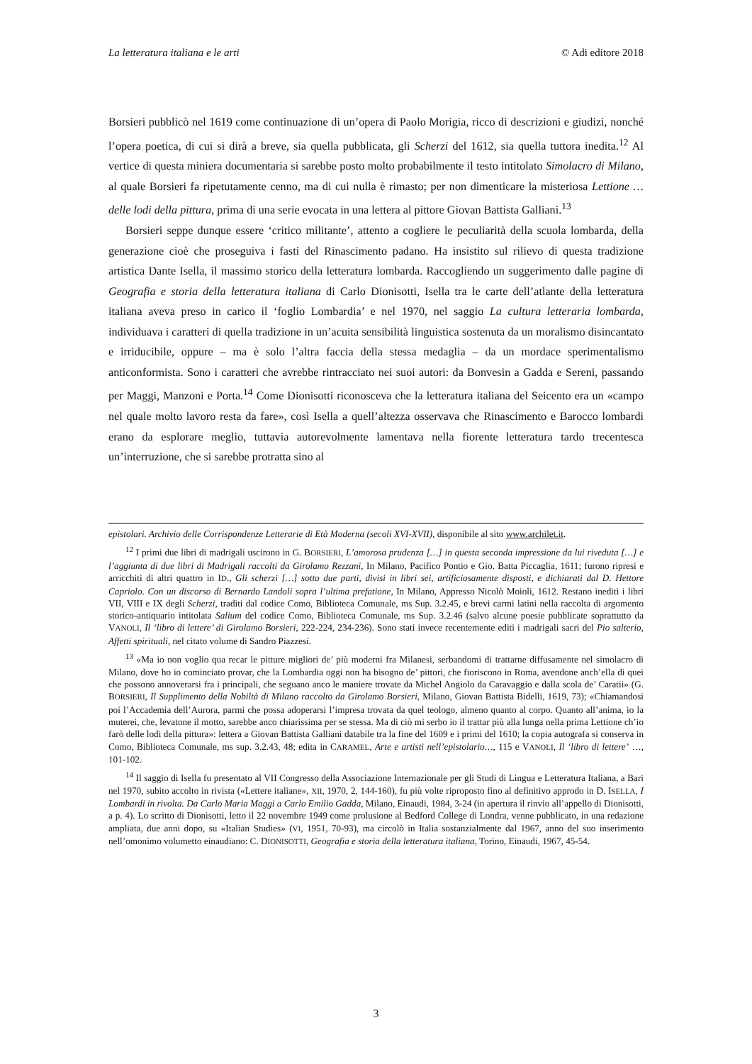La letteratura italiana e le arti © Adi editore 2018
Borsieri pubblicò nel 1619 come continuazione di un’opera di Paolo Morigia, ricco di descrizioni e giudizi, nonché l’opera poetica, di cui si dirà a breve, sia quella pubblicata, gli Scherzi del 1612, sia quella tuttora inedita.<sup>12</sup> Al vertice di questa miniera documentaria si sarebbe posto molto probabilmente il testo intitolato Simolacro di Milano, al quale Borsieri fa ripetutamente cenno, ma di cui nulla è rimasto; per non dimenticare la misteriosa Lettione … delle lodi della pittura, prima di una serie evocata in una lettera al pittore Giovan Battista Galliani.<sup>13</sup>
Borsieri seppe dunque essere ‘critico militante’, attento a cogliere le peculiarità della scuola lombarda, della generazione cioè che proseguiva i fasti del Rinascimento padano. Ha insistito sul rilievo di questa tradizione artistica Dante Isella, il massimo storico della letteratura lombarda. Raccogliendo un suggerimento dalle pagine di Geografia e storia della letteratura italiana di Carlo Dionisotti, Isella tra le carte dell’atlante della letteratura italiana aveva preso in carico il ‘foglio Lombardia’ e nel 1970, nel saggio La cultura letteraria lombarda, individuava i caratteri di quella tradizione in un’acuita sensibilità linguistica sostenuta da un moralismo disincantato e irriducibile, oppure – ma è solo l’altra faccia della stessa medaglia – da un mordace sperimentalismo anticonformista. Sono i caratteri che avrebbe rintracciato nei suoi autori: da Bonvesin a Gadda e Sereni, passando per Maggi, Manzoni e Porta.<sup>14</sup> Come Dionisotti riconosceva che la letteratura italiana del Seicento era un «campo nel quale molto lavoro resta da fare», così Isella a quell’altezza osservava che Rinascimento e Barocco lombardi erano da esplorare meglio, tuttavia autorevolmente lamentava nella fiorente letteratura tardo trecentesca un’interruzione, che si sarebbe protratta sino al
epistolari. Archivio delle Corrispondenze Letterarie di Età Moderna (secoli XVI-XVII), disponibile al sito www.archilet.it.
<sup>12</sup> I primi due libri di madrigali uscirono in G. BORSIERI, L’amorosa prudenza […] in questa seconda impressione da lui riveduta […] e l’aggiunta di due libri di Madrigali raccolti da Girolamo Rezzani, In Milano, Pacifico Pontio e Gio. Batta Piccaglia, 1611; furono ripresi e arricchiti di altri quattro in ID., Gli scherzi […] sotto due parti, divisi in libri sei, artificiosamente disposti, e dichiarati dal D. Hettore Capriolo. Con un discorso di Bernardo Landoli sopra l’ultima prefatione, In Milano, Appresso Nicolò Moioli, 1612. Restano inediti i libri VII, VIII e IX degli Scherzi, traditi dal codice Como, Biblioteca Comunale, ms Sup. 3.2.45, e brevi carmi latini nella raccolta di argomento storico-antiquario intitolata Salium del codice Como, Biblioteca Comunale, ms Sup. 3.2.46 (salvo alcune poesie pubblicate soprattutto da VANOLI, Il ‘libro di lettere’ di Girolamo Borsieri, 222-224, 234-236). Sono stati invece recentemente editi i madrigali sacri del Pio salterio, Affetti spirituali, nel citato volume di Sandro Piazzesi.
<sup>13</sup> «Ma io non voglio qua recar le pitture migliori de’ più moderni fra Milanesi, serbandomi di trattarne diffusamente nel simolacro di Milano, dove ho io cominciato provar, che la Lombardia oggi non ha bisogno de’ pittori, che fioriscono in Roma, avendone anch’ella di quei che possono annoverarsi fra i principali, che seguano anco le maniere trovate da Michel Angiolo da Caravaggio e dalla scola de’ Caratii» (G. BORSIERI, Il Supplimento della Nobiltà di Milano raccolto da Girolamo Borsieri, Milano, Giovan Battista Bidelli, 1619, 73); «Chiamandosi poi l’Accademia dell’Aurora, parmi che possa adoperarsi l’impresa trovata da quel teologo, almeno quanto al corpo. Quanto all’anima, io la muterei, che, levatone il motto, sarebbe anco chiarissima per se stessa. Ma di ciò mi serbo io il trattar più alla lunga nella prima Lettione ch’io farò delle lodi della pittura»: lettera a Giovan Battista Galliani databile tra la fine del 1609 e i primi del 1610; la copia autografa si conserva in Como, Biblioteca Comunale, ms sup. 3.2.43, 48; edita in CARAMEL, Arte e artisti nell’epistolario…, 115 e VANOLI, Il ‘libro di lettere’ …, 101-102.
<sup>14</sup> Il saggio di Isella fu presentato al VII Congresso della Associazione Internazionale per gli Studi di Lingua e Letteratura Italiana, a Bari nel 1970, subito accolto in rivista («Lettere italiane», XII, 1970, 2, 144-160), fu più volte riproposto fino al definitivo approdo in D. ISELLA, I Lombardi in rivolta. Da Carlo Maria Maggi a Carlo Emilio Gadda, Milano, Einaudi, 1984, 3-24 (in apertura il rinvio all’appello di Dionisotti, a p. 4). Lo scritto di Dionisotti, letto il 22 novembre 1949 come prolusione al Bedford College di Londra, venne pubblicato, in una redazione ampliata, due anni dopo, su «Italian Studies» (VI, 1951, 70-93), ma circolò in Italia sostanzialmente dal 1967, anno del suo inserimento nell’omonimo volumetto einaudiano: C. DIONISOTTI, Geografia e storia della letteratura italiana, Torino, Einaudi, 1967, 45-54.
3